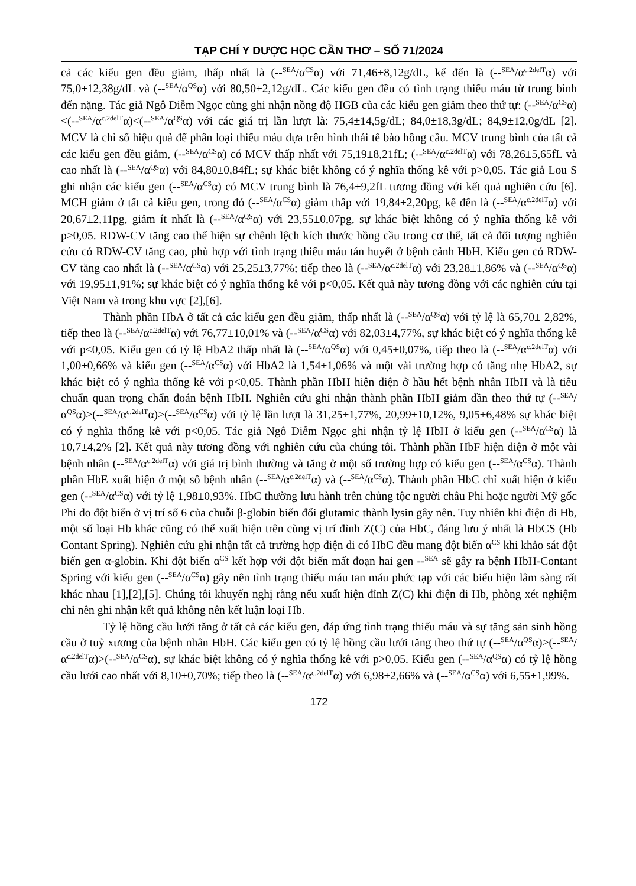TẠP CHÍ Y DƯỢC HỌC CẦN THƠ – SỐ 71/2024
cả các kiểu gen đều giảm, thấp nhất là (--<sup>SEA</sup>/α<sup>CS</sup>α) với 71,46±8,12g/dL, kế đến là (--<sup>SEA</sup>/α<sup>c.2delT</sup>α) với 75,0±12,38g/dL và (--<sup>SEA</sup>/α<sup>QS</sup>α) với 80,50±2,12g/dL. Các kiểu gen đều có tình trạng thiếu máu từ trung bình đến nặng. Tác giả Ngô Diễm Ngọc cũng ghi nhận nồng độ HGB của các kiểu gen giảm theo thứ tự: (--<sup>SEA</sup>/α<sup>CS</sup>α)<(--<sup>SEA</sup>/α<sup>c.2delT</sup>α)<(--<sup>SEA</sup>/α<sup>QS</sup>α) với các giá trị lần lượt là: 75,4±14,5g/dL; 84,0±18,3g/dL; 84,9±12,0g/dL [2]. MCV là chỉ số hiệu quả để phân loại thiếu máu dựa trên hình thái tế bào hồng cầu. MCV trung bình của tất cả các kiểu gen đều giảm, (--<sup>SEA</sup>/α<sup>CS</sup>α) có MCV thấp nhất với 75,19±8,21fL; (--<sup>SEA</sup>/α<sup>c.2delT</sup>α) với 78,26±5,65fL và cao nhất là (--<sup>SEA</sup>/α<sup>QS</sup>α) với 84,80±0,84fL; sự khác biệt không có ý nghĩa thống kê với p>0,05. Tác giả Lou S ghi nhận các kiểu gen (--<sup>SEA</sup>/α<sup>CS</sup>α) có MCV trung bình là 76,4±9,2fL tương đồng với kết quả nghiên cứu [6]. MCH giảm ở tất cả kiểu gen, trong đó (--<sup>SEA</sup>/α<sup>CS</sup>α) giảm thấp với 19,84±2,20pg, kế đến là (--<sup>SEA</sup>/α<sup>c.2delT</sup>α) với 20,67±2,11pg, giảm ít nhất là (--<sup>SEA</sup>/α<sup>QS</sup>α) với 23,55±0,07pg, sự khác biệt không có ý nghĩa thống kê với p>0,05. RDW-CV tăng cao thể hiện sự chênh lệch kích thước hồng cầu trong cơ thể, tất cả đối tượng nghiên cứu có RDW-CV tăng cao, phù hợp với tình trạng thiếu máu tán huyết ở bệnh cảnh HbH. Kiểu gen có RDW-CV tăng cao nhất là (--<sup>SEA</sup>/α<sup>CS</sup>α) với 25,25±3,77%; tiếp theo là (--<sup>SEA</sup>/α<sup>c.2delT</sup>α) với 23,28±1,86% và (--<sup>SEA</sup>/α<sup>QS</sup>α) với 19,95±1,91%; sự khác biệt có ý nghĩa thống kê với p<0,05. Kết quả này tương đồng với các nghiên cứu tại Việt Nam và trong khu vực [2],[6].
Thành phần HbA ở tất cả các kiểu gen đều giảm, thấp nhất là (--<sup>SEA</sup>/α<sup>QS</sup>α) với tỷ lệ là 65,70± 2,82%, tiếp theo là (--<sup>SEA</sup>/α<sup>c.2delT</sup>α) với 76,77±10,01% và (--<sup>SEA</sup>/α<sup>CS</sup>α) với 82,03±4,77%, sự khác biệt có ý nghĩa thống kê với p<0,05. Kiểu gen có tỷ lệ HbA2 thấp nhất là (--<sup>SEA</sup>/α<sup>QS</sup>α) với 0,45±0,07%, tiếp theo là (--<sup>SEA</sup>/α<sup>c.2delT</sup>α) với 1,00±0,66% và kiểu gen (--<sup>SEA</sup>/α<sup>CS</sup>α) với HbA2 là 1,54±1,06% và một vài trường hợp có tăng nhẹ HbA2, sự khác biệt có ý nghĩa thống kê với p<0,05. Thành phần HbH hiện diện ở hầu hết bệnh nhân HbH và là tiêu chuẩn quan trọng chẩn đoán bệnh HbH. Nghiên cứu ghi nhận thành phần HbH giảm dần theo thứ tự (--<sup>SEA</sup>/α<sup>QS</sup>α)>(--<sup>SEA</sup>/α<sup>c.2delT</sup>α)>(--<sup>SEA</sup>/α<sup>CS</sup>α) với tỷ lệ lần lượt là 31,25±1,77%, 20,99±10,12%, 9,05±6,48% sự khác biệt có ý nghĩa thống kê với p<0,05. Tác giả Ngô Diễm Ngọc ghi nhận tỷ lệ HbH ở kiểu gen (--<sup>SEA</sup>/α<sup>CS</sup>α) là 10,7±4,2% [2]. Kết quả này tương đồng với nghiên cứu của chúng tôi. Thành phần HbF hiện diện ở một vài bệnh nhân (--<sup>SEA</sup>/α<sup>c.2delT</sup>α) với giá trị bình thường và tăng ở một số trường hợp có kiểu gen (--<sup>SEA</sup>/α<sup>CS</sup>α). Thành phần HbE xuất hiện ở một số bệnh nhân (--<sup>SEA</sup>/α<sup>c.2delT</sup>α) và (--<sup>SEA</sup>/α<sup>CS</sup>α). Thành phần HbC chỉ xuất hiện ở kiểu gen (--<sup>SEA</sup>/α<sup>CS</sup>α) với tỷ lệ 1,98±0,93%. HbC thường lưu hành trên chủng tộc người châu Phi hoặc người Mỹ gốc Phi do đột biến ở vị trí số 6 của chuỗi β-globin biến đổi glutamic thành lysin gây nên. Tuy nhiên khi điện di Hb, một số loại Hb khác cũng có thể xuất hiện trên cùng vị trí đỉnh Z(C) của HbC, đáng lưu ý nhất là HbCS (Hb Contant Spring). Nghiên cứu ghi nhận tất cả trường hợp điện di có HbC đều mang đột biến α<sup>CS</sup> khi khảo sát đột biến gen α-globin. Khi đột biến α<sup>CS</sup> kết hợp với đột biến mất đoạn hai gen --<sup>SEA</sup> sẽ gây ra bệnh HbH-Contant Spring với kiểu gen (--<sup>SEA</sup>/α<sup>CS</sup>α) gây nên tình trạng thiếu máu tan máu phức tạp với các biểu hiện lâm sàng rất khác nhau [1],[2],[5]. Chúng tôi khuyến nghị rằng nếu xuất hiện đỉnh Z(C) khi điện di Hb, phòng xét nghiệm chỉ nên ghi nhận kết quả không nên kết luận loại Hb.
Tỷ lệ hồng cầu lưới tăng ở tất cả các kiểu gen, đáp ứng tình trạng thiếu máu và sự tăng sản sinh hồng cầu ở tuỷ xương của bệnh nhân HbH. Các kiểu gen có tỷ lệ hồng cầu lưới tăng theo thứ tự (--<sup>SEA</sup>/α<sup>QS</sup>α)>(--<sup>SEA</sup>/α<sup>c.2delT</sup>α)>(--<sup>SEA</sup>/α<sup>CS</sup>α), sự khác biệt không có ý nghĩa thống kê với p>0,05. Kiểu gen (--<sup>SEA</sup>/α<sup>QS</sup>α) có tỷ lệ hồng cầu lưới cao nhất với 8,10±0,70%; tiếp theo là (--<sup>SEA</sup>/α<sup>c.2delT</sup>α) với 6,98±2,66% và (--<sup>SEA</sup>/α<sup>CS</sup>α) với 6,55±1,99%.
172